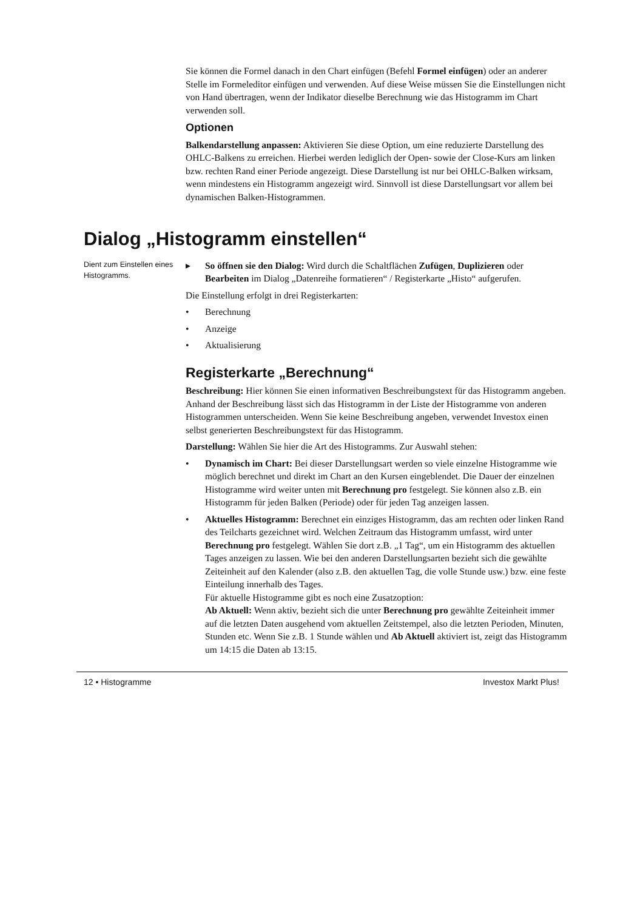Sie können die Formel danach in den Chart einfügen (Befehl Formel einfügen) oder an anderer Stelle im Formeleditor einfügen und verwenden. Auf diese Weise müssen Sie die Einstellungen nicht von Hand übertragen, wenn der Indikator dieselbe Berechnung wie das Histogramm im Chart verwenden soll.
Optionen
Balkendarstellung anpassen: Aktivieren Sie diese Option, um eine reduzierte Darstellung des OHLC-Balkens zu erreichen. Hierbei werden lediglich der Open- sowie der Close-Kurs am linken bzw. rechten Rand einer Periode angezeigt. Diese Darstellung ist nur bei OHLC-Balken wirksam, wenn mindestens ein Histogramm angezeigt wird. Sinnvoll ist diese Darstellungsart vor allem bei dynamischen Balken-Histogrammen.
Dialog „Histogramm einstellen“
Dient zum Einstellen eines Histogramms.
▸ So öffnen sie den Dialog: Wird durch die Schaltflächen Zufügen, Duplizieren oder Bearbeiten im Dialog „Datenreihe formatieren“ / Registerkarte „Histo“ aufgerufen.
Die Einstellung erfolgt in drei Registerkarten:
• Berechnung
• Anzeige
• Aktualisierung
Registerkarte „Berechnung“
Beschreibung: Hier können Sie einen informativen Beschreibungstext für das Histogramm angeben. Anhand der Beschreibung lässt sich das Histogramm in der Liste der Histogramme von anderen Histogrammen unterscheiden. Wenn Sie keine Beschreibung angeben, verwendet Investox einen selbst generierten Beschreibungstext für das Histogramm.
Darstellung: Wählen Sie hier die Art des Histogramms. Zur Auswahl stehen:
• Dynamisch im Chart: Bei dieser Darstellungsart werden so viele einzelne Histogramme wie möglich berechnet und direkt im Chart an den Kursen eingeblendet. Die Dauer der einzelnen Histogramme wird weiter unten mit Berechnung pro festgelegt. Sie können also z.B. ein Histogramm für jeden Balken (Periode) oder für jeden Tag anzeigen lassen.
• Aktuelles Histogramm: Berechnet ein einziges Histogramm, das am rechten oder linken Rand des Teilcharts gezeichnet wird. Welchen Zeitraum das Histogramm umfasst, wird unter Berechnung pro festgelegt. Wählen Sie dort z.B. „1 Tag“, um ein Histogramm des aktuellen Tages anzeigen zu lassen. Wie bei den anderen Darstellungsarten bezieht sich die gewählte Zeiteinheit auf den Kalender (also z.B. den aktuellen Tag, die volle Stunde usw.) bzw. eine feste Einteilung innerhalb des Tages.
Für aktuelle Histogramme gibt es noch eine Zusatzoption:
Ab Aktuell: Wenn aktiv, bezieht sich die unter Berechnung pro gewählte Zeiteinheit immer auf die letzten Daten ausgehend vom aktuellen Zeitstempel, also die letzten Perioden, Minuten, Stunden etc. Wenn Sie z.B. 1 Stunde wählen und Ab Aktuell aktiviert ist, zeigt das Histogramm um 14:15 die Daten ab 13:15.
12 • Histogramme Investox Markt Plus!